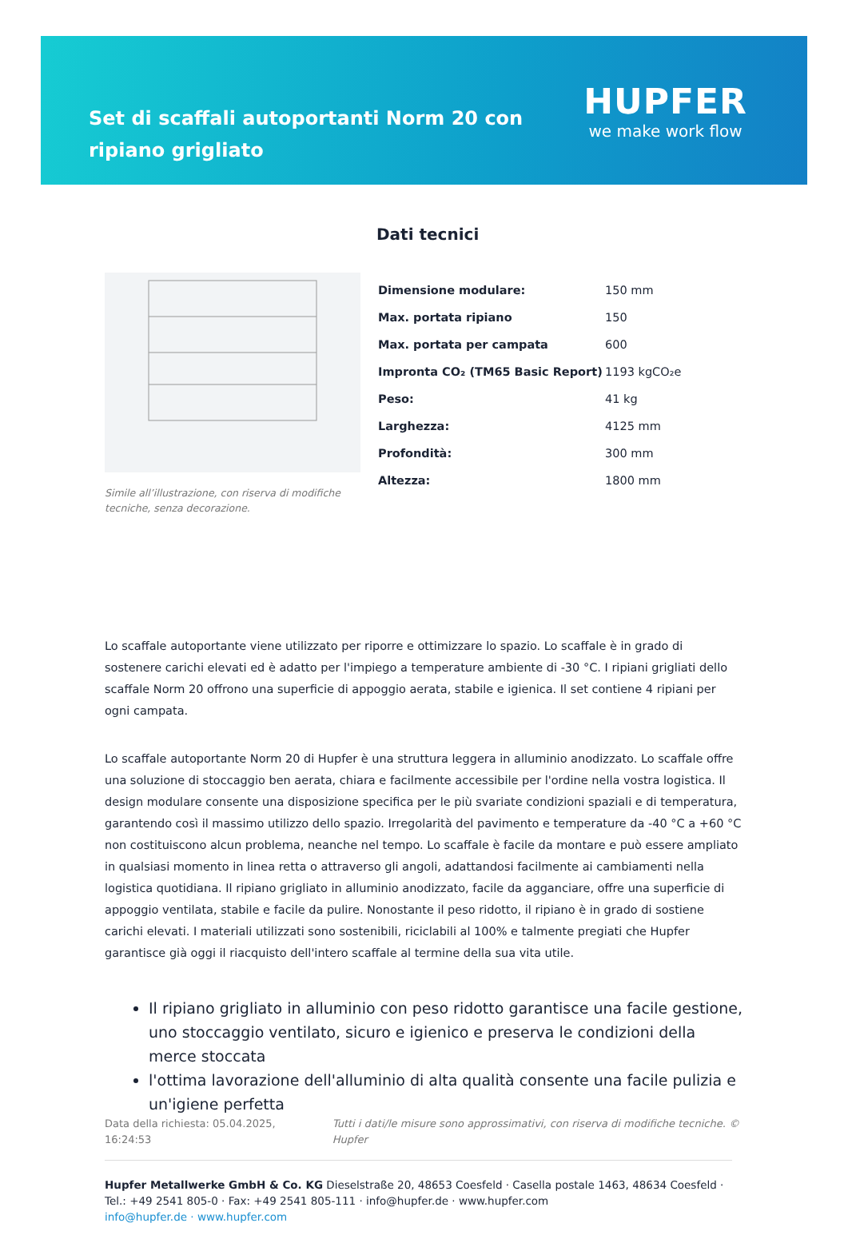Set di scaffali autoportanti Norm 20 con ripiano grigliato
HUPFER
we make work flow
Simile all’illustrazione, con riserva di modifiche tecniche, senza decorazione.
Dati tecnici
| Dimensione modulare: | 150 mm |
| Max. portata ripiano | 150 |
| Max. portata per campata | 600 |
| Impronta CO₂ (TM65 Basic Report) | 1193 kgCO₂e |
| Peso: | 41 kg |
| Larghezza: | 4125 mm |
| Profondità: | 300 mm |
| Altezza: | 1800 mm |
Lo scaffale autoportante viene utilizzato per riporre e ottimizzare lo spazio. Lo scaffale è in grado di sostenere carichi elevati ed è adatto per l'impiego a temperature ambiente di -30 °C. I ripiani grigliati dello scaffale Norm 20 offrono una superficie di appoggio aerata, stabile e igienica. Il set contiene 4 ripiani per ogni campata.
Lo scaffale autoportante Norm 20 di Hupfer è una struttura leggera in alluminio anodizzato. Lo scaffale offre una soluzione di stoccaggio ben aerata, chiara e facilmente accessibile per l'ordine nella vostra logistica. Il design modulare consente una disposizione specifica per le più svariate condizioni spaziali e di temperatura, garantendo così il massimo utilizzo dello spazio. Irregolarità del pavimento e temperature da -40 °C a +60 °C non costituiscono alcun problema, neanche nel tempo. Lo scaffale è facile da montare e può essere ampliato in qualsiasi momento in linea retta o attraverso gli angoli, adattandosi facilmente ai cambiamenti nella logistica quotidiana. Il ripiano grigliato in alluminio anodizzato, facile da agganciare, offre una superficie di appoggio ventilata, stabile e facile da pulire. Nonostante il peso ridotto, il ripiano è in grado di sostiene carichi elevati. I materiali utilizzati sono sostenibili, riciclabili al 100% e talmente pregiati che Hupfer garantisce già oggi il riacquisto dell'intero scaffale al termine della sua vita utile.
Il ripiano grigliato in alluminio con peso ridotto garantisce una facile gestione, uno stoccaggio ventilato, sicuro e igienico e preserva le condizioni della merce stoccata
l'ottima lavorazione dell'alluminio di alta qualità consente una facile pulizia e un'igiene perfetta
Data della richiesta: 05.04.2025, 16:24:53 Tutti i dati/le misure sono approssimativi, con riserva di modifiche tecniche. © Hupfer
Hupfer Metallwerke GmbH & Co. KG Dieselstraße 20, 48653 Coesfeld · Casella postale 1463, 48634 Coesfeld · Tel.: +49 2541 805-0 · Fax: +49 2541 805-111 · info@hupfer.de · www.hupfer.com
info@hupfer.de · www.hupfer.com